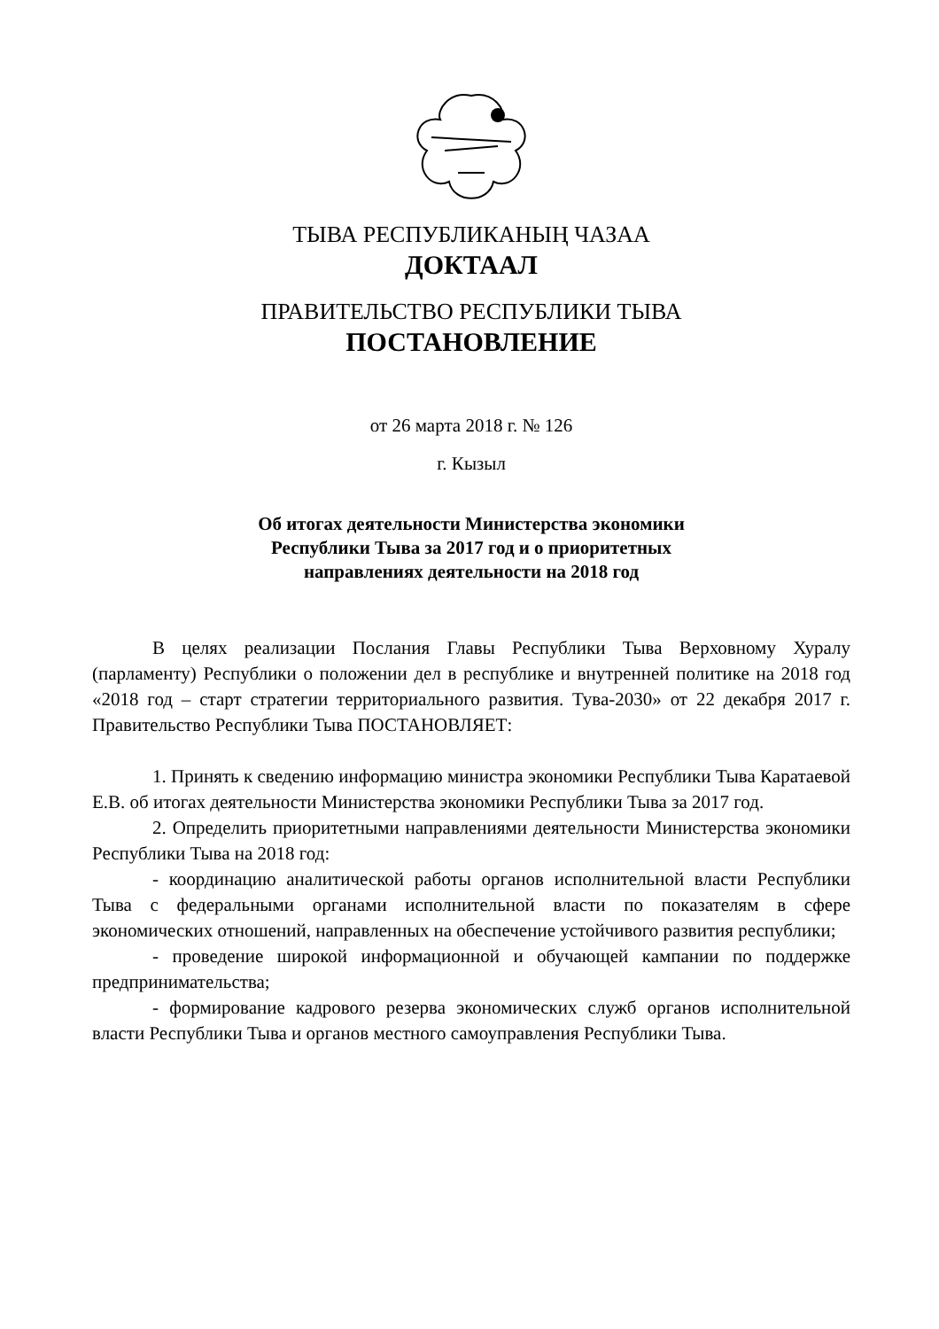ТЫВА РЕСПУБЛИКАНЫҢ ЧАЗАА
ДОКТААЛ
ПРАВИТЕЛЬСТВО РЕСПУБЛИКИ ТЫВА
ПОСТАНОВЛЕНИЕ
от 26 марта 2018 г. № 126
г. Кызыл
Об итогах деятельности Министерства экономики
Республики Тыва за 2017 год и о приоритетных
направлениях деятельности на 2018 год
В целях реализации Послания Главы Республики Тыва Верховному Хуралу (парламенту) Республики о положении дел в республике и внутренней политике на 2018 год «2018 год – старт стратегии территориального развития. Тува-2030» от 22 декабря 2017 г. Правительство Республики Тыва ПОСТАНОВЛЯЕТ:
1. Принять к сведению информацию министра экономики Республики Тыва Каратаевой Е.В. об итогах деятельности Министерства экономики Республики Тыва за 2017 год.
2. Определить приоритетными направлениями деятельности Министерства экономики Республики Тыва на 2018 год:
- координацию аналитической работы органов исполнительной власти Республики Тыва с федеральными органами исполнительной власти по показателям в сфере экономических отношений, направленных на обеспечение устойчивого развития республики;
- проведение широкой информационной и обучающей кампании по поддержке предпринимательства;
- формирование кадрового резерва экономических служб органов исполнительной власти Республики Тыва и органов местного самоуправления Республики Тыва.